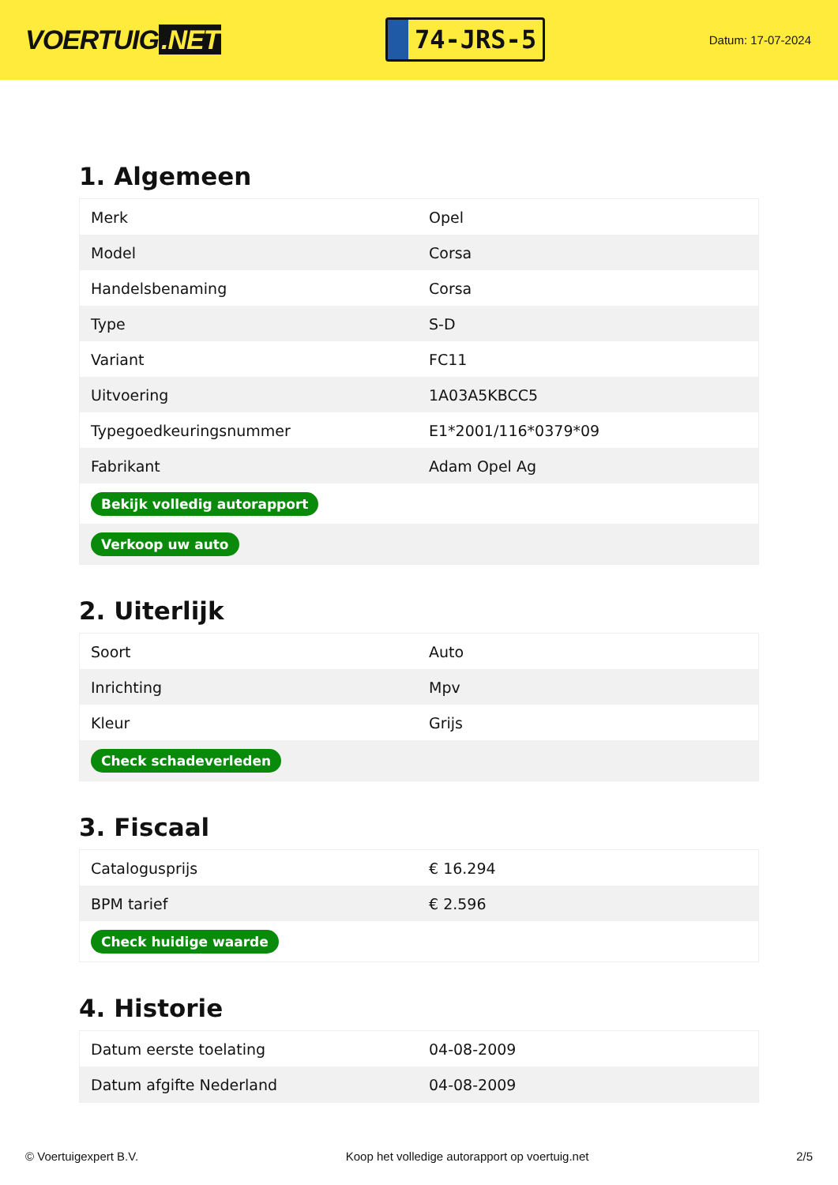VOERTUIG.NET
74-JRS-5
Datum: 17-07-2024
1. Algemeen
| Merk | Opel |
| Model | Corsa |
| Handelsbenaming | Corsa |
| Type | S-D |
| Variant | FC11 |
| Uitvoering | 1A03A5KBCC5 |
| Typegoedkeuringsnummer | E1*2001/116*0379*09 |
| Fabrikant | Adam Opel Ag |
| Bekijk volledig autorapport | |
| Verkoop uw auto | |
2. Uiterlijk
| Soort | Auto |
| Inrichting | Mpv |
| Kleur | Grijs |
| Check schadeverleden | |
3. Fiscaal
| Catalogusprijs | € 16.294 |
| BPM tarief | € 2.596 |
| Check huidige waarde | |
4. Historie
| Datum eerste toelating | 04-08-2009 |
| Datum afgifte Nederland | 04-08-2009 |
© Voertuigexpert B.V. Koop het volledige autorapport op voertuig.net 2/5